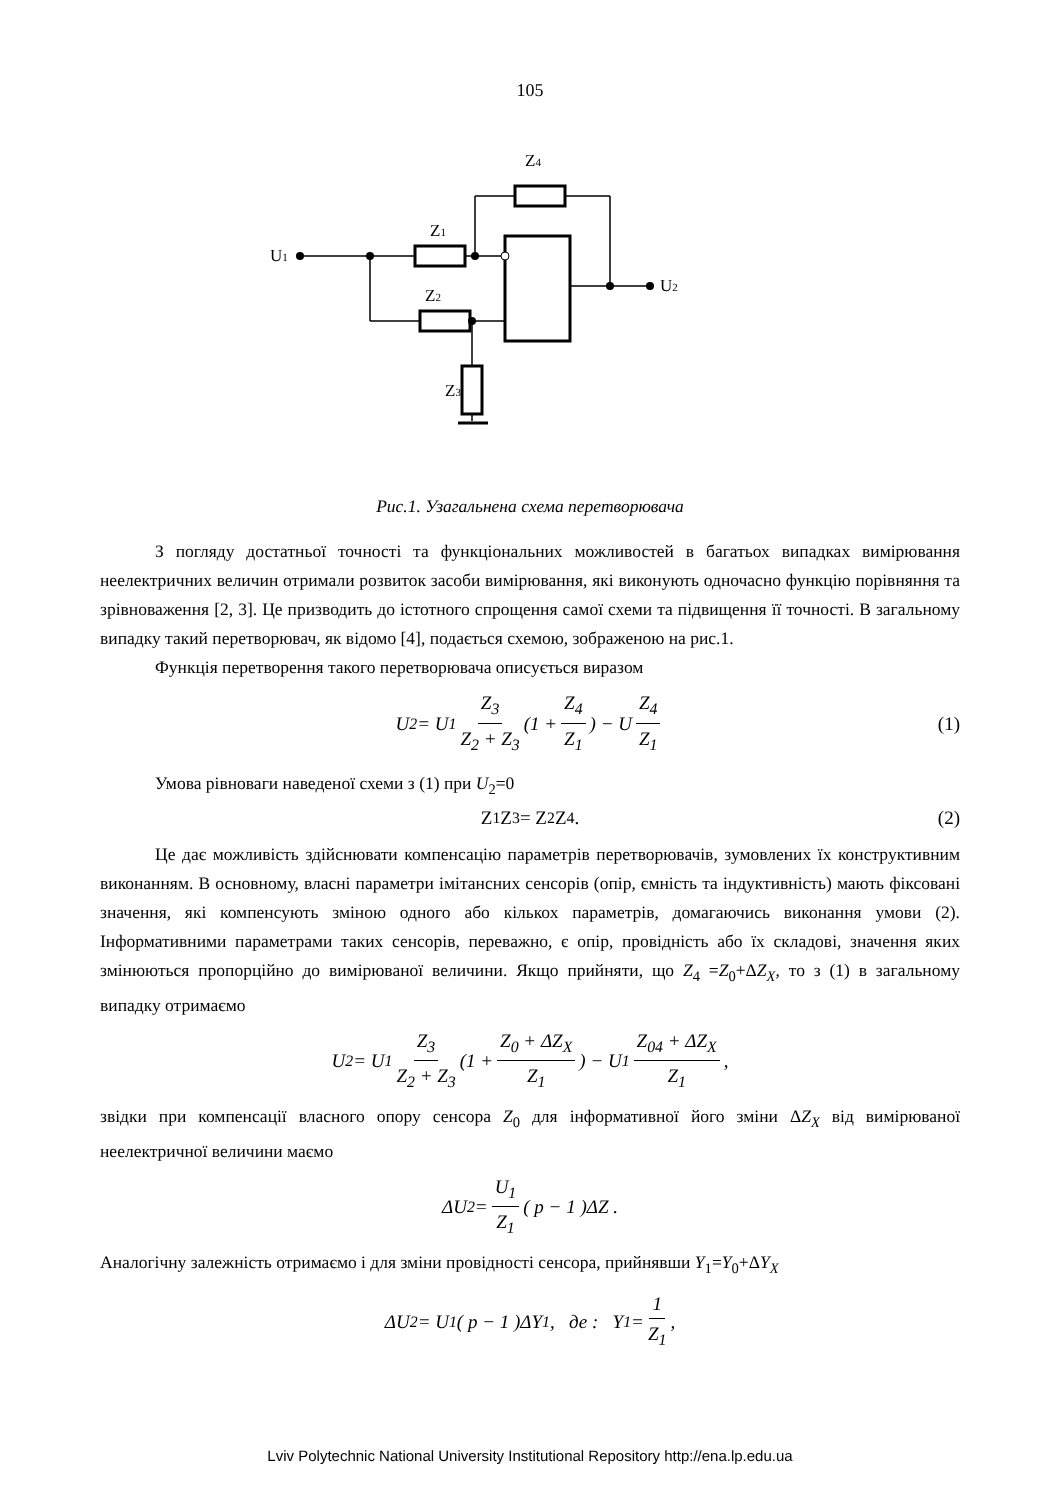105
U1
Z1
Z2
Z3
Z4
U2
Рис.1. Узагальнена схема перетворювача
З погляду достатньої точності та функціональних можливостей в багатьох випадках вимірювання неелектричних величин отримали розвиток засоби вимірювання, які виконують одночасно функцію порівняння та зрівноваження [2, 3]. Це призводить до істотного спрощення самої схеми та підвищення її точності. В загальному випадку такий перетворювач, як відомо [4], подається схемою, зображеною на рис.1.
Функція перетворення такого перетворювача описується виразом
U<sub>2</sub> = U<sub>1</sub> Z<sub>3</sub> Z<sub>2</sub> + Z<sub>3</sub> (1 + Z<sub>4</sub> Z<sub>1</sub>) − U Z<sub>4</sub> Z<sub>1</sub> (1)
Умова рівноваги наведеної схеми з (1) при U<sub>2</sub>=0
Z<sub>1</sub> Z<sub>3</sub> = Z<sub>2</sub> Z<sub>4</sub>. (2)
Це дає можливість здійснювати компенсацію параметрів перетворювачів, зумовлених їх конструктивним виконанням. В основному, власні параметри імітансних сенсорів (опір, ємність та індуктивність) мають фіксовані значення, які компенсують зміною одного або кількох параметрів, домагаючись виконання умови (2). Інформативними параметрами таких сенсорів, переважно, є опір, провідність або їх складові, значення яких змінюються пропорційно до вимірюваної величини. Якщо прийняти, що Z<sub>4</sub> =Z<sub>0</sub>+ΔZ<sub>X</sub>, то з (1) в загальному випадку отримаємо
U<sub>2</sub> = U<sub>1</sub> Z<sub>3</sub> Z<sub>2</sub> + Z<sub>3</sub> (1 + Z<sub>0</sub> + ΔZ<sub>X</sub> Z<sub>1</sub>) − U<sub>1</sub> Z<sub>04</sub> + ΔZ<sub>X</sub> Z<sub>1</sub> ,
звідки при компенсації власного опору сенсора Z<sub>0</sub> для інформативної його зміни ΔZ<sub>X</sub> від вимірюваної неелектричної величини маємо
ΔU<sub>2</sub> = U<sub>1</sub> Z<sub>1</sub> ( p − 1 )ΔZ .
Аналогічну залежність отримаємо і для зміни провідності сенсора, прийнявши Y<sub>1</sub>=Y<sub>0</sub>+ΔY<sub>X</sub>
ΔU<sub>2</sub> = U<sub>1</sub>( p − 1 )ΔY<sub>1</sub>, де : Y<sub>1</sub> = 1 Z<sub>1</sub> ,
Lviv Polytechnic National University Institutional Repository http://ena.lp.edu.ua